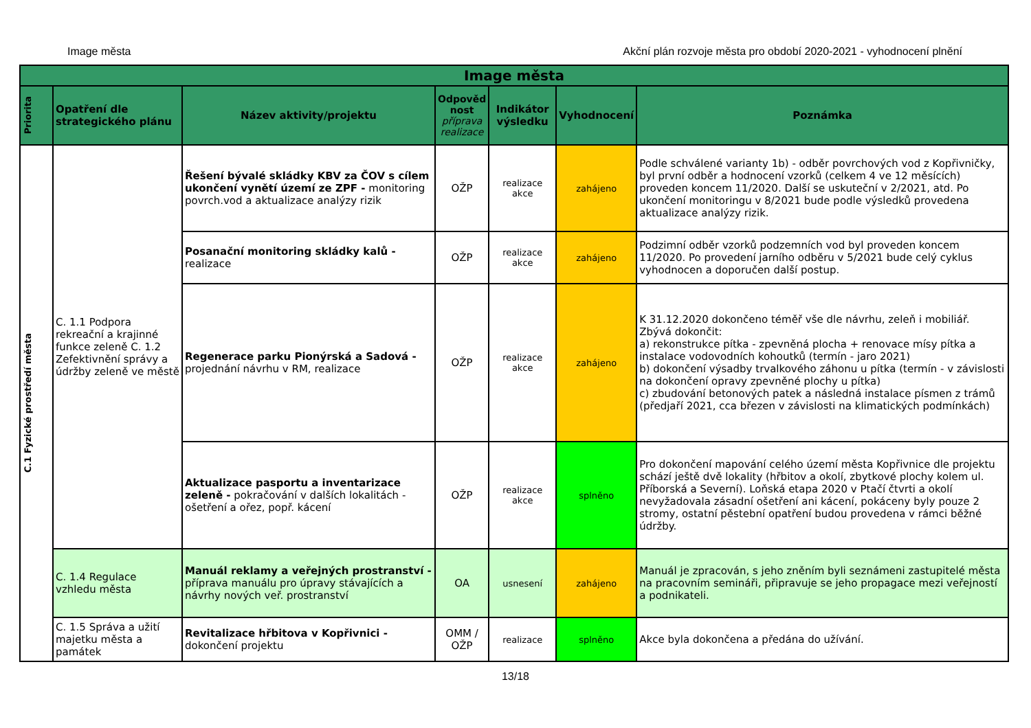Image města Akční plán rozvoje města pro období 2020-2021 - vyhodnocení plnění
| Image města | | | | | | |
| --- | --- | --- | --- | --- | --- | --- |
| Priorita | Opatření dle strategického plánu | Název aktivity/projektu | Odpověd nost příprava realizace | Indikátor výsledku | Vyhodnocení | Poznámka |
| C.1 Fyzické prostředí města | C. 1.1 Podpora rekreační a krajinné funkce zeleně C. 1.2 Zefektivnění správy a údržby zeleně ve městě | Řešení bývalé skládky KBV za ČOV s cílem ukončení vynětí území ze ZPF - monitoring povrch.vod a aktualizace analýzy rizik | OŽP | realizace akce | zahájeno | Podle schválené varianty 1b) - odběr povrchových vod z Kopřivničky, byl první odběr a hodnocení vzorků (celkem 4 ve 12 měsících) proveden koncem 11/2020. Další se uskuteční v 2/2021, atd. Po ukončení monitoringu v 8/2021 bude podle výsledků provedena aktualizace analýzy rizik. |
| | | Posanační monitoring skládky kalů - realizace | OŽP | realizace akce | zahájeno | Podzimní odběr vzorků podzemních vod byl proveden koncem 11/2020. Po provedení jarního odběru v 5/2021 bude celý cyklus vyhodnocen a doporučen další postup. |
| | | Regenerace parku Pionýrská a Sadová - projednání návrhu v RM, realizace | OŽP | realizace akce | zahájeno | K 31.12.2020 dokončeno téměř vše dle návrhu, zeleň i mobiliář. Zbývá dokončit: a) rekonstrukce pítka - zpevněná plocha + renovace mísy pítka a instalace vodovodních kohoutků (termín - jaro 2021) b) dokončení výsadby trvalkového záhonu u pítka (termín - v závislosti na dokončení opravy zpevněné plochy u pítka) c) zbudování betonových patek a následná instalace písmen z trámů (předjaří 2021, cca březen v závislosti na klimatických podmínkách) |
| | | Aktualizace pasportu a inventarizace zeleně - pokračování v dalších lokalitách - ošetření a ořez, popř. kácení | OŽP | realizace akce | splněno | Pro dokončení mapování celého území města Kopřivnice dle projektu schází ještě dvě lokality (hřbitov a okolí, zbytkové plochy kolem ul. Příborská a Severní). Loňská etapa 2020 v Ptačí čtvrti a okolí nevyžadovala zásadní ošetření ani kácení, pokáceny byly pouze 2 stromy, ostatní pěstební opatření budou provedena v rámci běžné údržby. |
| | C. 1.4 Regulace vzhledu města | Manuál reklamy a veřejných prostranství - příprava manuálu pro úpravy stávajících a návrhy nových veř. prostranství | OA | usnesení | zahájeno | Manuál je zpracován, s jeho zněním byli seznámeni zastupitelé města na pracovním semináři, připravuje se jeho propagace mezi veřejností a podnikateli. |
| | C. 1.5 Správa a užití majetku města a památek | Revitalizace hřbitova v Kopřivnici - dokončení projektu | OMM / OŽP | realizace | splněno | Akce byla dokončena a předána do užívání. |
13/18